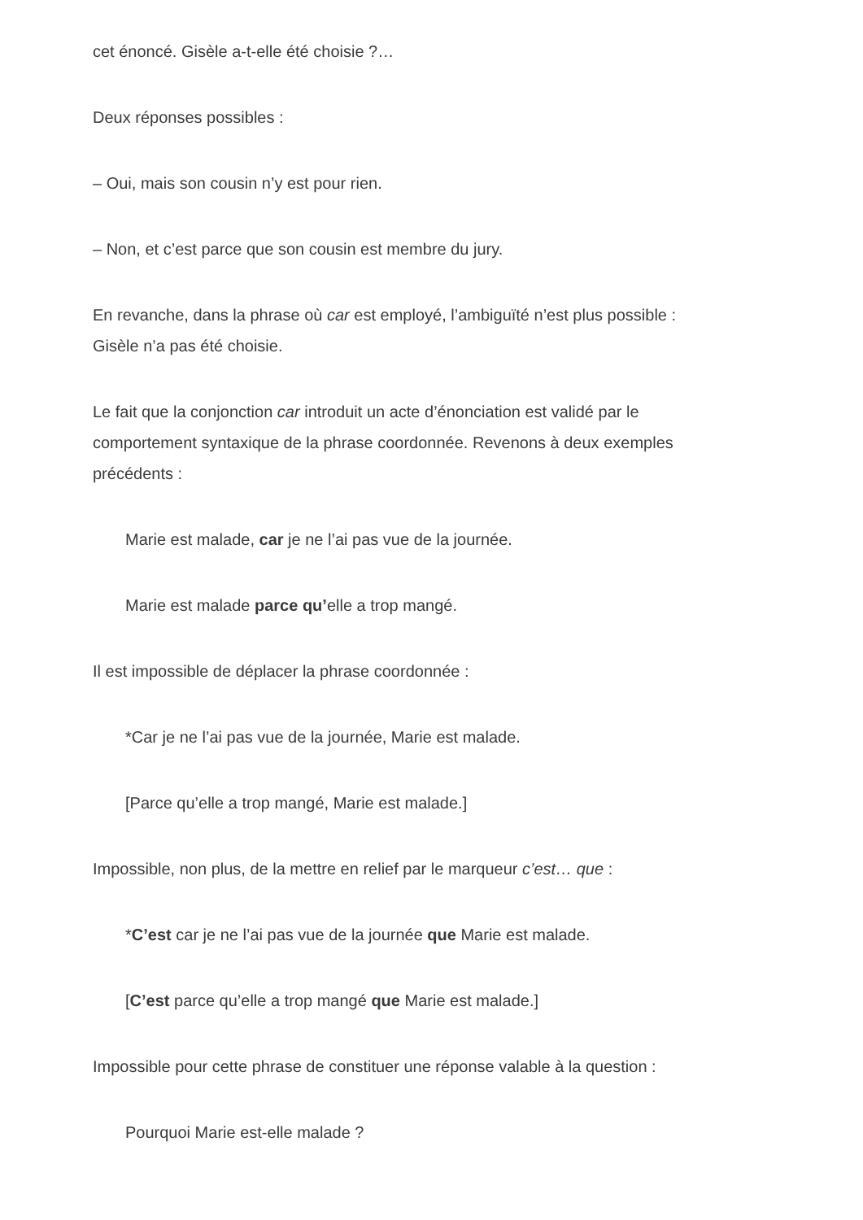cet énoncé. Gisèle a-t-elle été choisie ?…
Deux réponses possibles :
– Oui, mais son cousin n’y est pour rien.
– Non, et c’est parce que son cousin est membre du jury.
En revanche, dans la phrase où car est employé, l’ambiguïté n’est plus possible : Gisèle n’a pas été choisie.
Le fait que la conjonction car introduit un acte d’énonciation est validé par le comportement syntaxique de la phrase coordonnée. Revenons à deux exemples précédents :
Marie est malade, car je ne l’ai pas vue de la journée.
Marie est malade parce qu’elle a trop mangé.
Il est impossible de déplacer la phrase coordonnée :
*Car je ne l’ai pas vue de la journée, Marie est malade.
[Parce qu’elle a trop mangé, Marie est malade.]
Impossible, non plus, de la mettre en relief par le marqueur c’est… que :
*C’est car je ne l’ai pas vue de la journée que Marie est malade.
[C’est parce qu’elle a trop mangé que Marie est malade.]
Impossible pour cette phrase de constituer une réponse valable à la question :
Pourquoi Marie est-elle malade ?